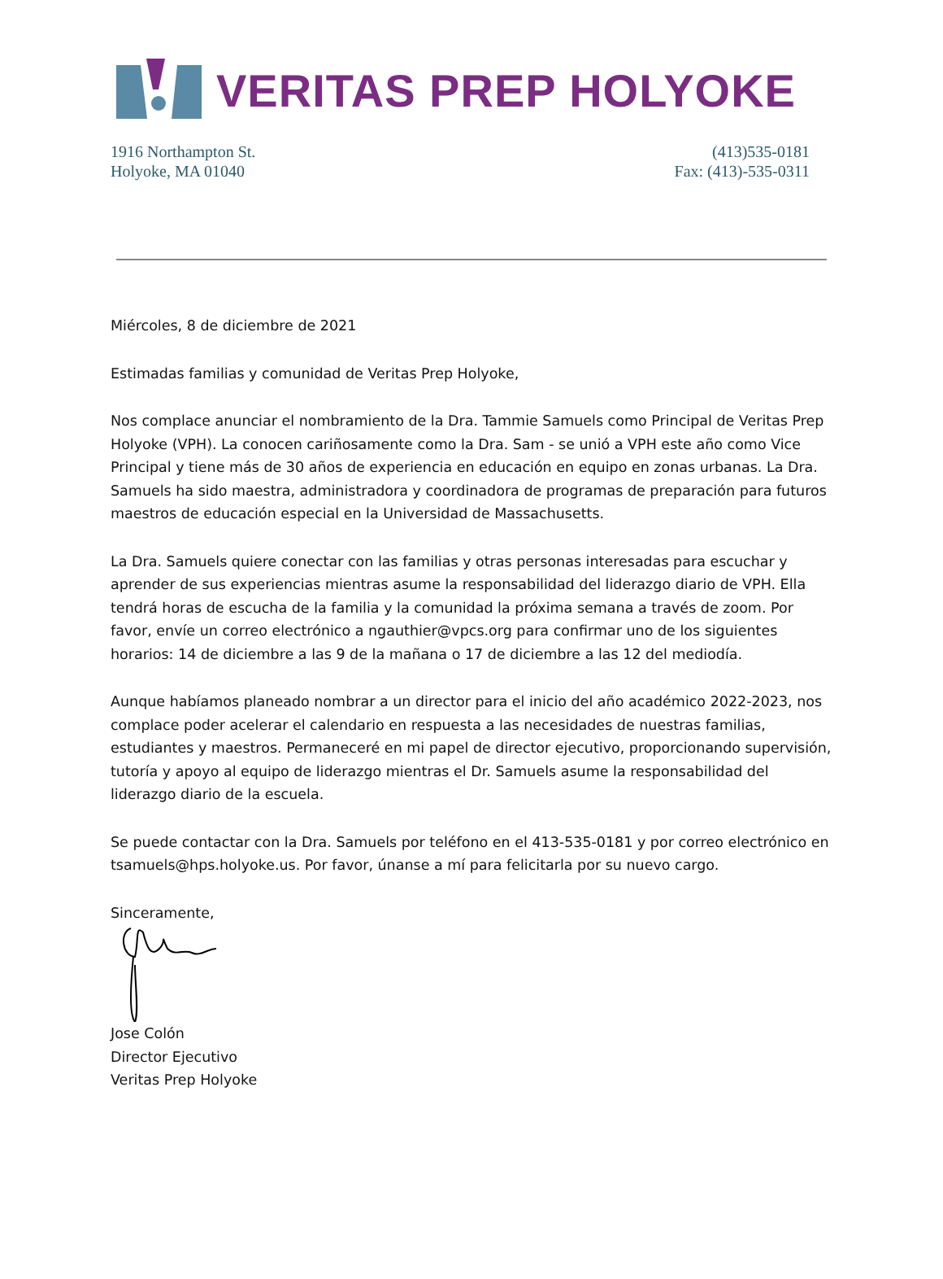VERITAS PREP HOLYOKE
1916 Northampton St.
Holyoke, MA 01040
(413)535-0181
Fax: (413)-535-0311
Miércoles, 8 de diciembre de 2021
Estimadas familias y comunidad de Veritas Prep Holyoke,
Nos complace anunciar el nombramiento de la Dra. Tammie Samuels como Principal de Veritas Prep Holyoke (VPH). La conocen cariñosamente como la Dra. Sam - se unió a VPH este año como Vice Principal y tiene más de 30 años de experiencia en educación en equipo en zonas urbanas. La Dra. Samuels ha sido maestra, administradora y coordinadora de programas de preparación para futuros maestros de educación especial en la Universidad de Massachusetts.
La Dra. Samuels quiere conectar con las familias y otras personas interesadas para escuchar y aprender de sus experiencias mientras asume la responsabilidad del liderazgo diario de VPH. Ella tendrá horas de escucha de la familia y la comunidad la próxima semana a través de zoom. Por favor, envíe un correo electrónico a ngauthier@vpcs.org para confirmar uno de los siguientes horarios: 14 de diciembre a las 9 de la mañana o 17 de diciembre a las 12 del mediodía.
Aunque habíamos planeado nombrar a un director para el inicio del año académico 2022-2023, nos complace poder acelerar el calendario en respuesta a las necesidades de nuestras familias, estudiantes y maestros. Permaneceré en mi papel de director ejecutivo, proporcionando supervisión, tutoría y apoyo al equipo de liderazgo mientras el Dr. Samuels asume la responsabilidad del liderazgo diario de la escuela.
Se puede contactar con la Dra. Samuels por teléfono en el 413-535-0181 y por correo electrónico en tsamuels@hps.holyoke.us. Por favor, únanse a mí para felicitarla por su nuevo cargo.
Sinceramente,
Jose Colón
Director Ejecutivo
Veritas Prep Holyoke